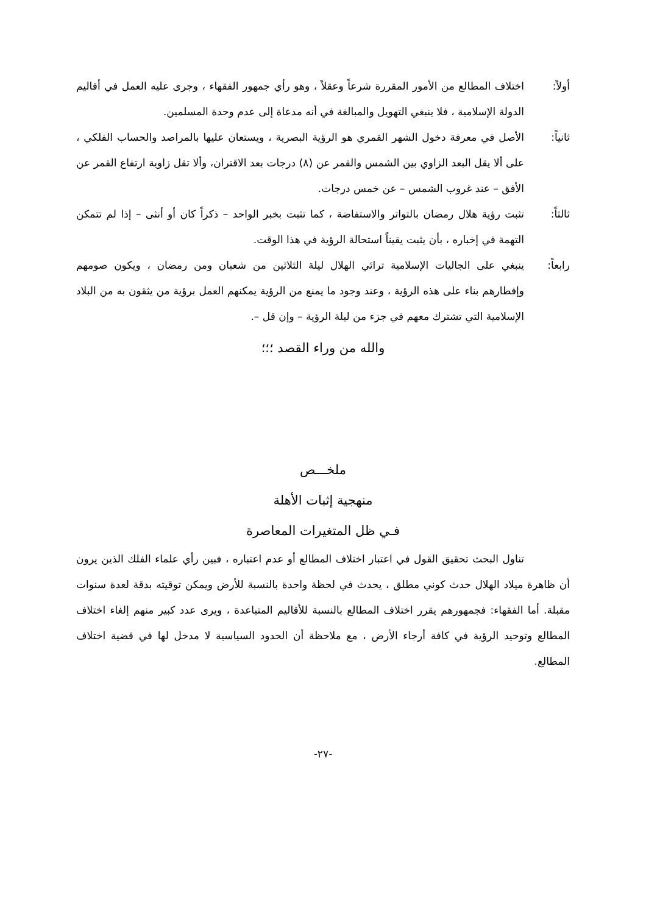أولاً: اختلاف المطالع من الأمور المقررة شرعاً وعقلاً ، وهو رأي جمهور الفقهاء ، وجرى عليه العمل في أقاليم الدولة الإسلامية ، فلا ينبغي التهويل والمبالغة في أنه مدعاة إلى عدم وحدة المسلمين.
ثانياً: الأصل في معرفة دخول الشهر القمري هو الرؤية البصرية ، ويستعان عليها بالمراصد والحساب الفلكي ، على ألا يقل البعد الزاوي بين الشمس والقمر عن (٨) درجات بعد الاقتران، وألا تقل زاوية ارتفاع القمر عن الأفق – عند غروب الشمس – عن خمس درجات.
ثالثاً: تثبت رؤية هلال رمضان بالتواتر والاستفاضة ، كما تثبت بخبر الواحد – ذكراً كان أو أنثى – إذا لم تتمكن التهمة في إخباره ، بأن يثبت يقيناً استحالة الرؤية في هذا الوقت.
رابعاً: ينبغي على الجاليات الإسلامية ترائي الهلال ليلة الثلاثين من شعبان ومن رمضان ، ويكون صومهم وإفطارهم بناء على هذه الرؤية ، وعند وجود ما يمنع من الرؤية يمكنهم العمل برؤية من يثقون به من البلاد الإسلامية التي تشترك معهم في جزء من ليلة الرؤية – وإن قل –.
والله من وراء القصد ؛؛؛
ملخـــص
منهجية إثبات الأهلة
فـي ظل المتغيرات المعاصرة
تناول البحث تحقيق القول في اعتبار اختلاف المطالع أو عدم اعتباره ، فبين رأي علماء الفلك الذين يرون أن ظاهرة ميلاد الهلال حدث كوني مطلق ، يحدث في لحظة واحدة بالنسبة للأرض ويمكن توقيته بدقة لعدة سنوات مقبلة. أما الفقهاء: فجمهورهم يقرر اختلاف المطالع بالنسبة للأقاليم المتباعدة ، ويرى عدد كبير منهم إلغاء اختلاف المطالع وتوحيد الرؤية في كافة أرجاء الأرض ، مع ملاحظة أن الحدود السياسية لا مدخل لها في قضية اختلاف المطالع.
-٢٧-